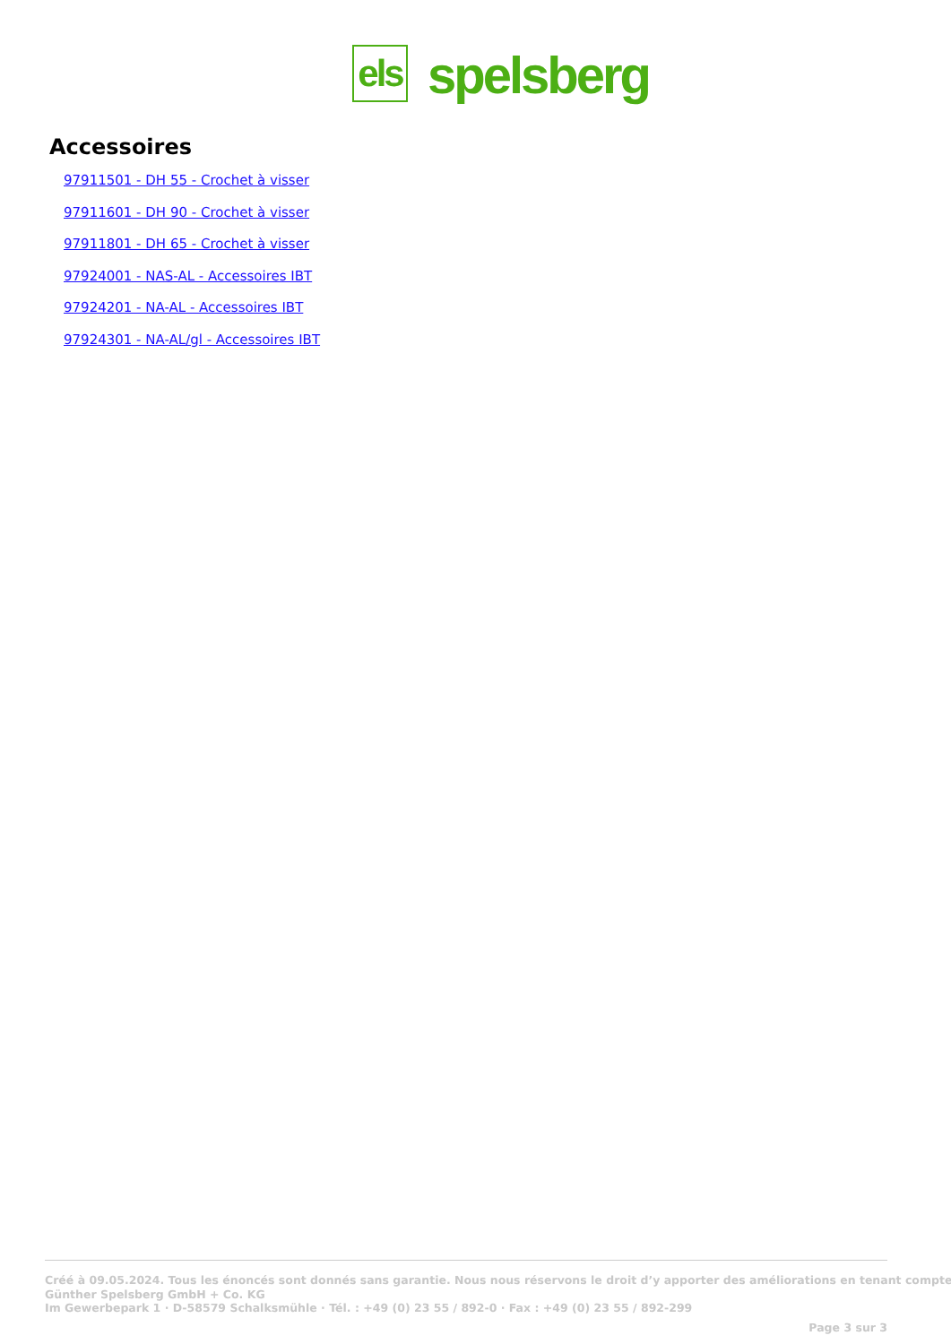els
spelsberg
Accessoires
97911501 - DH 55 - Crochet à visser
97911601 - DH 90 - Crochet à visser
97911801 - DH 65 - Crochet à visser
97924001 - NAS-AL - Accessoires IBT
97924201 - NA-AL - Accessoires IBT
97924301 - NA-AL/gl - Accessoires IBT
Créé à 09.05.2024. Tous les énoncés sont donnés sans garantie. Nous nous réservons le droit d’y apporter des améliorations en tenant compte
Günther Spelsberg GmbH + Co. KG
Im Gewerbepark 1 · D-58579 Schalksmühle · Tél. : +49 (0) 23 55 / 892-0 · Fax : +49 (0) 23 55 / 892-299
Page 3 sur 3